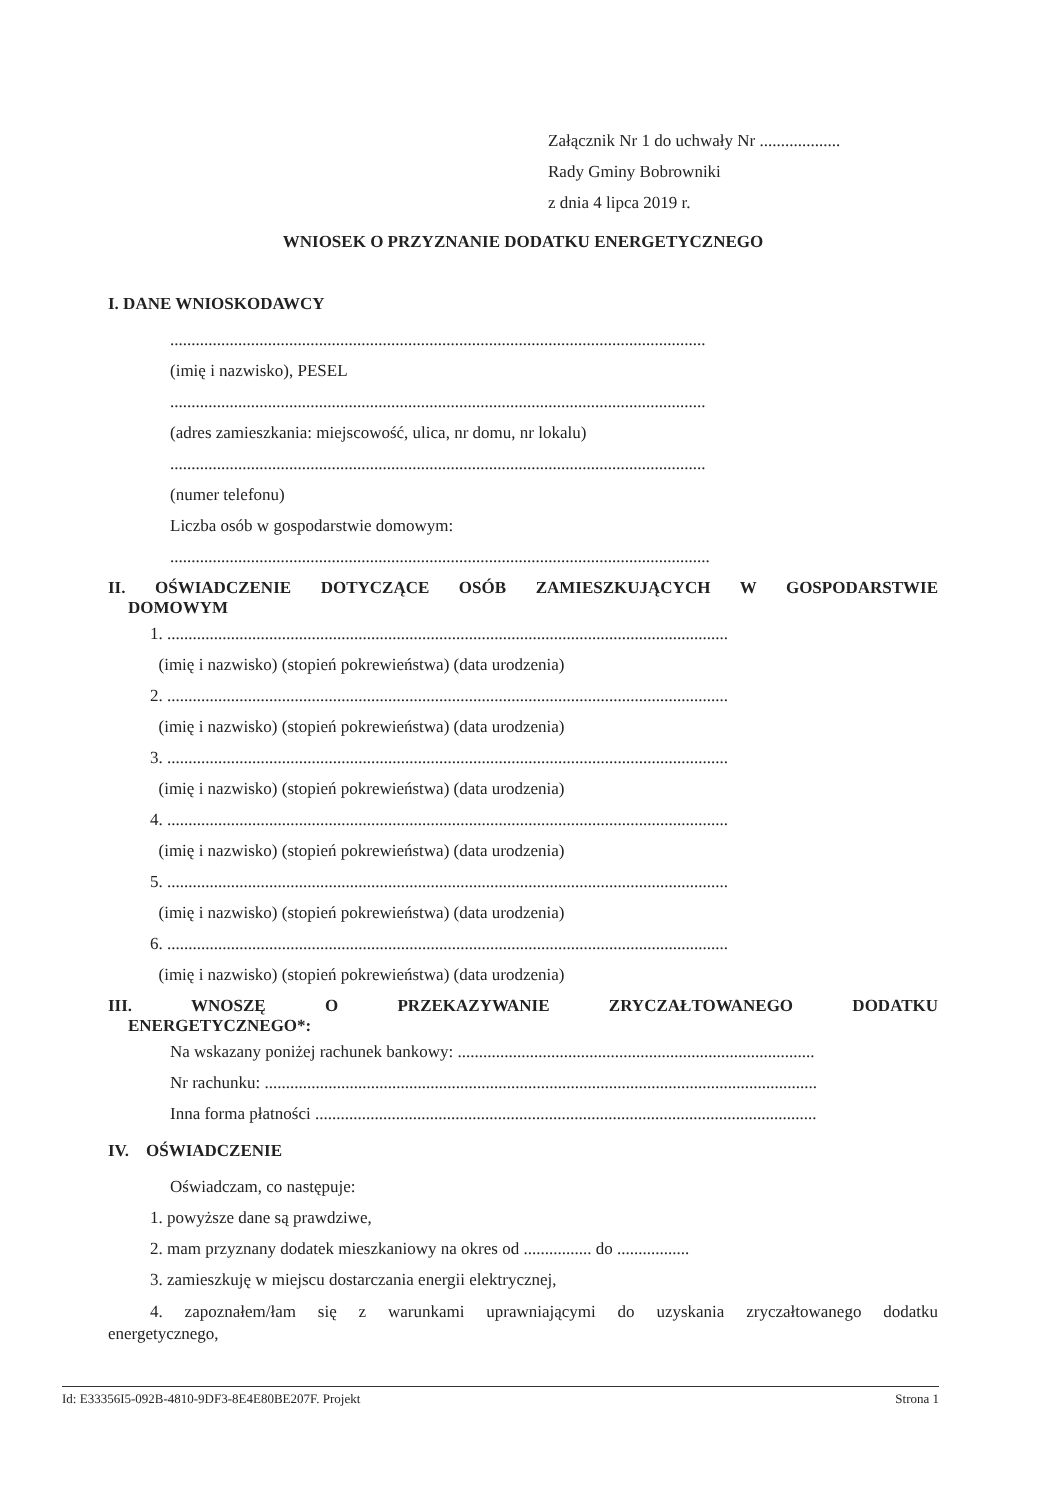Załącznik Nr 1 do uchwały Nr ...................
Rady Gminy Bobrowniki
z dnia 4 lipca 2019 r.
WNIOSEK O PRZYZNANIE DODATKU ENERGETYCZNEGO
I. DANE WNIOSKODAWCY
..............................................................................................................................
(imię i nazwisko), PESEL
..............................................................................................................................
(adres zamieszkania: miejscowość, ulica, nr domu, nr lokalu)
..............................................................................................................................
(numer telefonu)
Liczba osób w gospodarstwie domowym:
...............................................................................................................................
II. OŚWIADCZENIE DOTYCZĄCE OSÓB ZAMIESZKUJĄCYCH W GOSPODARSTWIE
DOMOWYM
1. ....................................................................................................................................
(imię i nazwisko) (stopień pokrewieństwa) (data urodzenia)
2. ....................................................................................................................................
(imię i nazwisko) (stopień pokrewieństwa) (data urodzenia)
3. ....................................................................................................................................
(imię i nazwisko) (stopień pokrewieństwa) (data urodzenia)
4. ....................................................................................................................................
(imię i nazwisko) (stopień pokrewieństwa) (data urodzenia)
5. ....................................................................................................................................
(imię i nazwisko) (stopień pokrewieństwa) (data urodzenia)
6. ....................................................................................................................................
(imię i nazwisko) (stopień pokrewieństwa) (data urodzenia)
III. WNOSZĘ O PRZEKAZYWANIE ZRYCZAŁTOWANEGO DODATKU
ENERGETYCZNEGO*:
Na wskazany poniżej rachunek bankowy: ....................................................................................
Nr rachunku: ..................................................................................................................................
Inna forma płatności ......................................................................................................................
IV. OŚWIADCZENIE
Oświadczam, co następuje:
1. powyższe dane są prawdziwe,
2. mam przyznany dodatek mieszkaniowy na okres od ................ do .................
3. zamieszkuję w miejscu dostarczania energii elektrycznej,
4. zapoznałem/łam się z warunkami uprawniającymi do uzyskania zryczałtowanego dodatku
energetycznego,
Id: E33356I5-092B-4810-9DF3-8E4E80BE207F. Projekt Strona 1